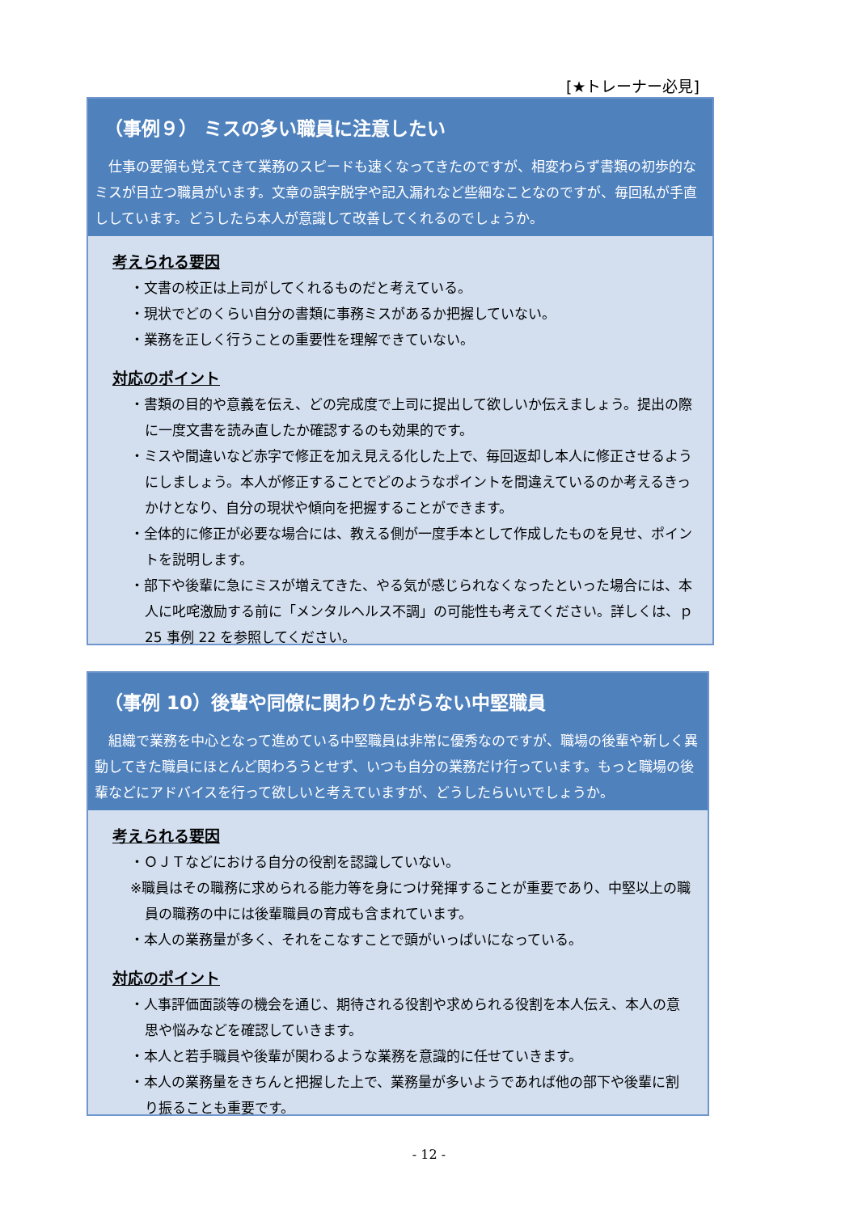[★トレーナー必見]
（事例９） ミスの多い職員に注意したい
仕事の要領も覚えてきて業務のスピードも速くなってきたのですが、相変わらず書類の初歩的なミスが目立つ職員がいます。文章の誤字脱字や記入漏れなど些細なことなのですが、毎回私が手直ししています。どうしたら本人が意識して改善してくれるのでしょうか。
考えられる要因
・文書の校正は上司がしてくれるものだと考えている。
・現状でどのくらい自分の書類に事務ミスがあるか把握していない。
・業務を正しく行うことの重要性を理解できていない。
対応のポイント
・書類の目的や意義を伝え、どの完成度で上司に提出して欲しいか伝えましょう。提出の際に一度文書を読み直したか確認するのも効果的です。
・ミスや間違いなど赤字で修正を加え見える化した上で、毎回返却し本人に修正させるようにしましょう。本人が修正することでどのようなポイントを間違えているのか考えるきっかけとなり、自分の現状や傾向を把握することができます。
・全体的に修正が必要な場合には、教える側が一度手本として作成したものを見せ、ポイントを説明します。
・部下や後輩に急にミスが増えてきた、やる気が感じられなくなったといった場合には、本人に叱咤激励する前に「メンタルヘルス不調」の可能性も考えてください。詳しくは、ｐ25 事例 22 を参照してください。
（事例 10）後輩や同僚に関わりたがらない中堅職員
組織で業務を中心となって進めている中堅職員は非常に優秀なのですが、職場の後輩や新しく異動してきた職員にほとんど関わろうとせず、いつも自分の業務だけ行っています。もっと職場の後輩などにアドバイスを行って欲しいと考えていますが、どうしたらいいでしょうか。
考えられる要因
・ＯＪＴなどにおける自分の役割を認識していない。
※職員はその職務に求められる能力等を身につけ発揮することが重要であり、中堅以上の職員の職務の中には後輩職員の育成も含まれています。
・本人の業務量が多く、それをこなすことで頭がいっぱいになっている。
対応のポイント
・人事評価面談等の機会を通じ、期待される役割や求められる役割を本人伝え、本人の意思や悩みなどを確認していきます。
・本人と若手職員や後輩が関わるような業務を意識的に任せていきます。
・本人の業務量をきちんと把握した上で、業務量が多いようであれば他の部下や後輩に割り振ることも重要です。
- 12 -